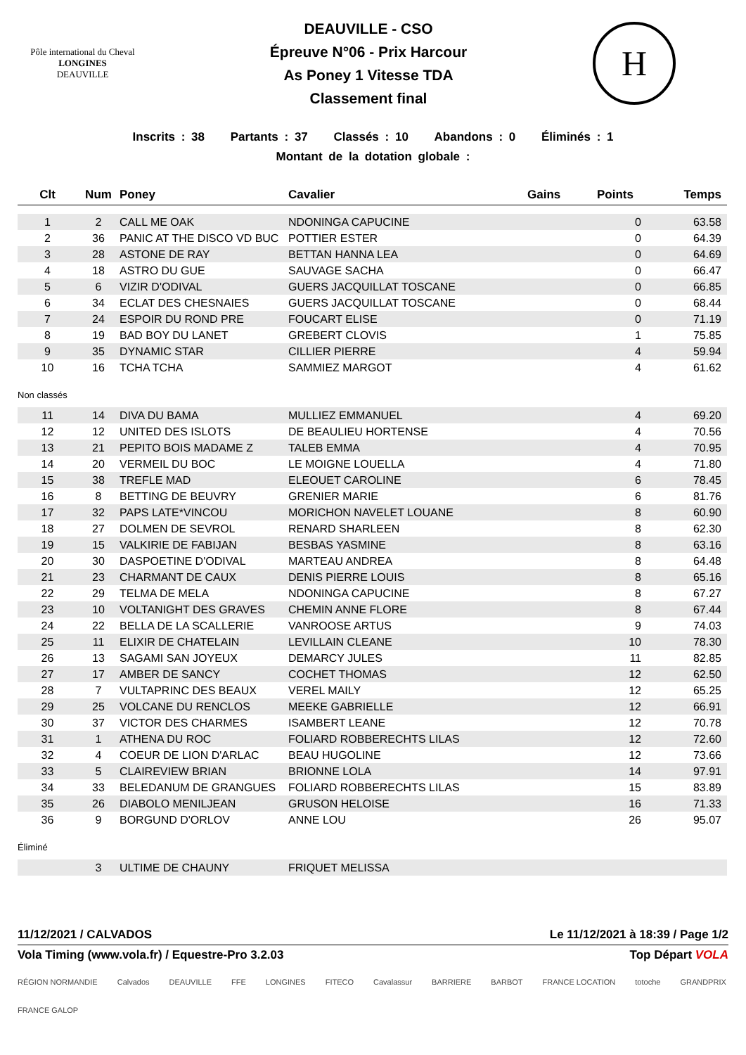Pôle international du Cheval
LONGINES
DEAUVILLE
DEAUVILLE - CSO
Épreuve N°06 - Prix Harcour
As Poney 1 Vitesse TDA
Classement final
H
Inscrits : 38 Partants : 37 Classés : 10 Abandons : 0 Éliminés : 1
Montant de la dotation globale :
| Clt | Num | Poney | Cavalier | Gains | Points | Temps |
| --- | --- | --- | --- | --- | --- | --- |
| 1 | 2 | CALL ME OAK | NDONINGA CAPUCINE | | 0 | 63.58 |
| 2 | 36 | PANIC AT THE DISCO VD BUC | POTTIER ESTER | | 0 | 64.39 |
| 3 | 28 | ASTONE DE RAY | BETTAN HANNA LEA | | 0 | 64.69 |
| 4 | 18 | ASTRO DU GUE | SAUVAGE SACHA | | 0 | 66.47 |
| 5 | 6 | VIZIR D'ODIVAL | GUERS JACQUILLAT TOSCANE | | 0 | 66.85 |
| 6 | 34 | ECLAT DES CHESNAIES | GUERS JACQUILLAT TOSCANE | | 0 | 68.44 |
| 7 | 24 | ESPOIR DU ROND PRE | FOUCART ELISE | | 0 | 71.19 |
| 8 | 19 | BAD BOY DU LANET | GREBERT CLOVIS | | 1 | 75.85 |
| 9 | 35 | DYNAMIC STAR | CILLIER PIERRE | | 4 | 59.94 |
| 10 | 16 | TCHA TCHA | SAMMIEZ MARGOT | | 4 | 61.62 |
| Non classés | | | | | | |
| 11 | 14 | DIVA DU BAMA | MULLIEZ EMMANUEL | | 4 | 69.20 |
| 12 | 12 | UNITED DES ISLOTS | DE BEAULIEU HORTENSE | | 4 | 70.56 |
| 13 | 21 | PEPITO BOIS MADAME Z | TALEB EMMA | | 4 | 70.95 |
| 14 | 20 | VERMEIL DU BOC | LE MOIGNE LOUELLA | | 4 | 71.80 |
| 15 | 38 | TREFLE MAD | ELEOUET CAROLINE | | 6 | 78.45 |
| 16 | 8 | BETTING DE BEUVRY | GRENIER MARIE | | 6 | 81.76 |
| 17 | 32 | PAPS LATE*VINCOU | MORICHON NAVELET LOUANE | | 8 | 60.90 |
| 18 | 27 | DOLMEN DE SEVROL | RENARD SHARLEEN | | 8 | 62.30 |
| 19 | 15 | VALKIRIE DE FABIJAN | BESBAS YASMINE | | 8 | 63.16 |
| 20 | 30 | DASPOETINE D'ODIVAL | MARTEAU ANDREA | | 8 | 64.48 |
| 21 | 23 | CHARMANT DE CAUX | DENIS PIERRE LOUIS | | 8 | 65.16 |
| 22 | 29 | TELMA DE MELA | NDONINGA CAPUCINE | | 8 | 67.27 |
| 23 | 10 | VOLTANIGHT DES GRAVES | CHEMIN ANNE FLORE | | 8 | 67.44 |
| 24 | 22 | BELLA DE LA SCALLERIE | VANROOSE ARTUS | | 9 | 74.03 |
| 25 | 11 | ELIXIR DE CHATELAIN | LEVILLAIN CLEANE | | 10 | 78.30 |
| 26 | 13 | SAGAMI SAN JOYEUX | DEMARCY JULES | | 11 | 82.85 |
| 27 | 17 | AMBER DE SANCY | COCHET THOMAS | | 12 | 62.50 |
| 28 | 7 | VULTAPRINC DES BEAUX | VEREL MAILY | | 12 | 65.25 |
| 29 | 25 | VOLCANE DU RENCLOS | MEEKE GABRIELLE | | 12 | 66.91 |
| 30 | 37 | VICTOR DES CHARMES | ISAMBERT LEANE | | 12 | 70.78 |
| 31 | 1 | ATHENA DU ROC | FOLIARD ROBBERECHTS LILAS | | 12 | 72.60 |
| 32 | 4 | COEUR DE LION D'ARLAC | BEAU HUGOLINE | | 12 | 73.66 |
| 33 | 5 | CLAIREVIEW BRIAN | BRIONNE LOLA | | 14 | 97.91 |
| 34 | 33 | BELEDANUM DE GRANGUES | FOLIARD ROBBERECHTS LILAS | | 15 | 83.89 |
| 35 | 26 | DIABOLO MENILJEAN | GRUSON HELOISE | | 16 | 71.33 |
| 36 | 9 | BORGUND D'ORLOV | ANNE LOU | | 26 | 95.07 |
| Éliminé | | | | | | |
| | 3 | ULTIME DE CHAUNY | FRIQUET MELISSA | | | |
11/12/2021 / CALVADOS Le 11/12/2021 à 18:39 / Page 1/2
Vola Timing (www.vola.fr) / Equestre-Pro 3.2.03 Top Départ VOLA
RÉGION NORMANDIE Calvados DEAUVILLE FFE LONGINES FITECO Cavalassur BARRIERE BARBOT FRANCE LOCATION totoche GRANDPRIX FRANCE GALOP